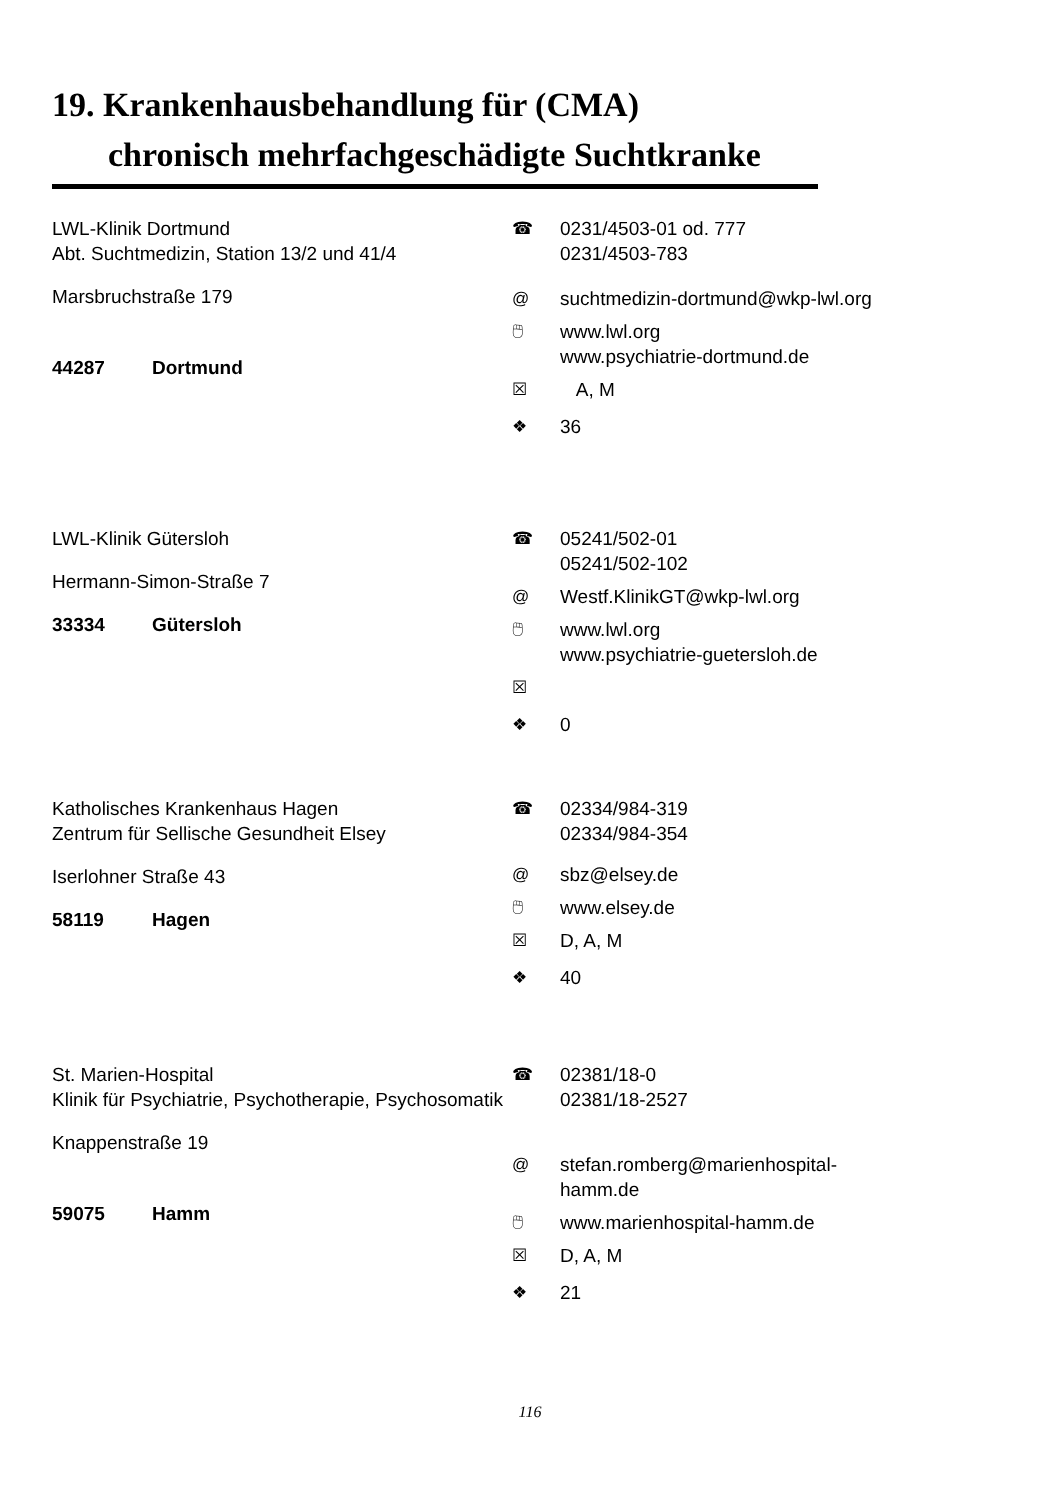19. Krankenhausbehandlung für (CMA)
chronisch mehrfachgeschädigte Suchtkranke
LWL-Klinik Dortmund
Abt. Suchtmedizin, Station 13/2 und 41/4
Marsbruchstraße 179
44287 Dortmund
☎ 0231/4503-01 od. 777
0231/4503-783
@ suchtmedizin-dortmund@wkp-lwl.org
🖱 www.lwl.org
www.psychiatrie-dortmund.de
☒ A, M
❖ 36
LWL-Klinik Gütersloh
Hermann-Simon-Straße 7
33334 Gütersloh
☎ 05241/502-01
05241/502-102
@ Westf.KlinikGT@wkp-lwl.org
🖱 www.lwl.org
www.psychiatrie-guetersloh.de
☒
❖ 0
Katholisches Krankenhaus Hagen
Zentrum für Sellische Gesundheit Elsey
Iserlohner Straße 43
58119 Hagen
☎ 02334/984-319
02334/984-354
@ sbz@elsey.de
🖱 www.elsey.de
☒ D, A, M
❖ 40
St. Marien-Hospital
Klinik für Psychiatrie, Psychotherapie, Psychosomatik
Knappenstraße 19
59075 Hamm
☎ 02381/18-0
02381/18-2527
@ stefan.romberg@marienhospital-hamm.de
🖱 www.marienhospital-hamm.de
☒ D, A, M
❖ 21
116